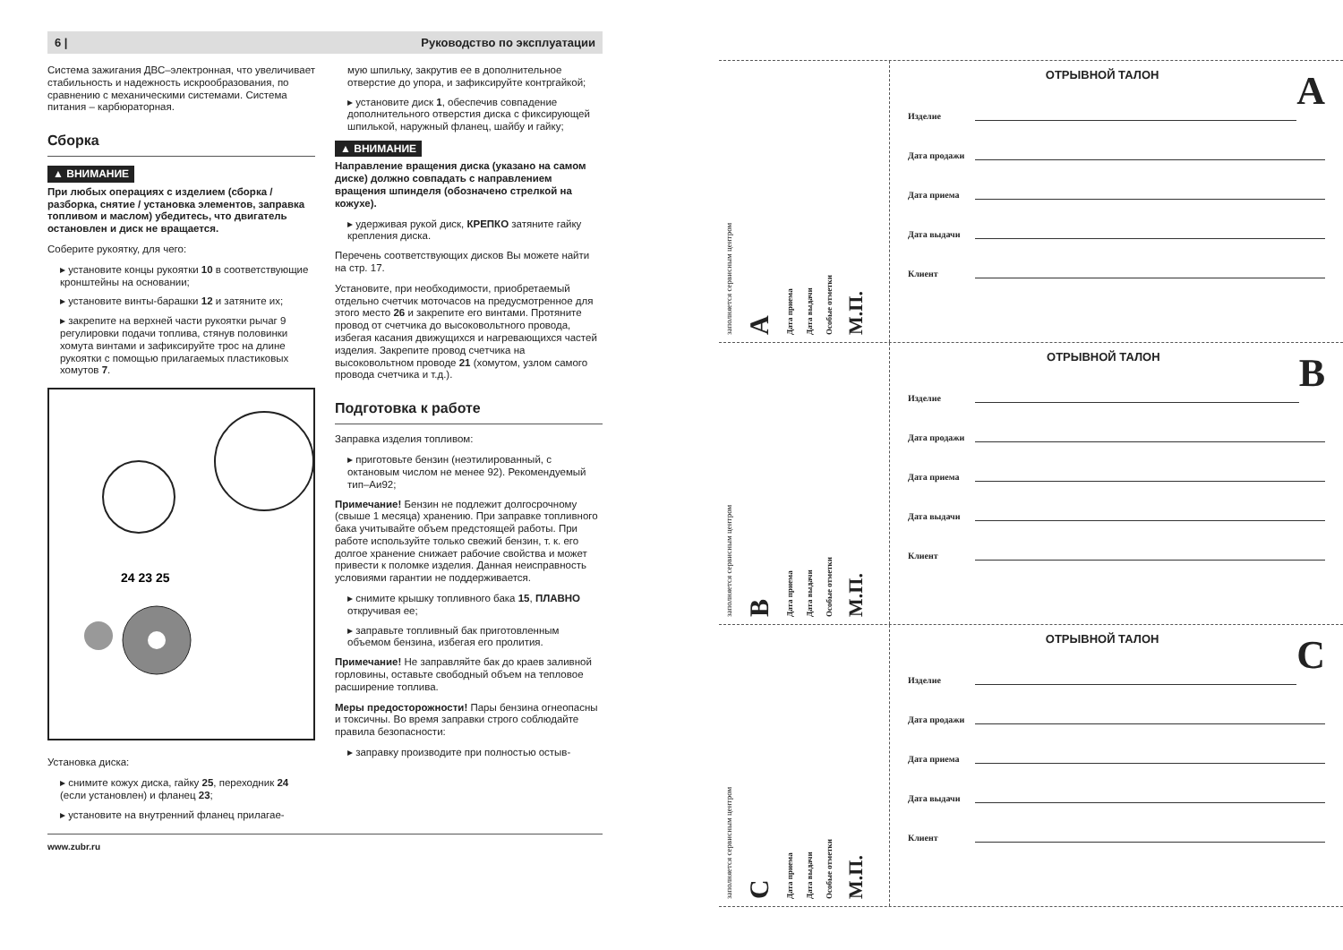6 | Руководство по эксплуатации
Система зажигания ДВС–электронная, что увеличивает стабильность и надежность искрообразования, по сравнению с механическими системами. Система питания – карбюраторная.
Сборка
▲ ВНИМАНИЕ
При любых операциях с изделием (сборка / разборка, снятие / установка элементов, заправка топливом и маслом) убедитесь, что двигатель остановлен и диск не вращается.
Соберите рукоятку, для чего:
▸ установите концы рукоятки 10 в соответствующие кронштейны на основании;
▸ установите винты-барашки 12 и затяните их;
▸ закрепите на верхней части рукоятки рычаг 9 регулировки подачи топлива, стянув половинки хомута винтами и зафиксируйте трос на длине рукоятки с помощью прилагаемых пластиковых хомутов 7.
24 23 25
Установка диска:
▸ снимите кожух диска, гайку 25, переходник 24 (если установлен) и фланец 23;
▸ установите на внутренний фланец прилагае-
мую шпильку, закрутив ее в дополнительное отверстие до упора, и зафиксируйте контргайкой;
▸ установите диск 1, обеспечив совпадение дополнительного отверстия диска с фиксирующей шпилькой, наружный фланец, шайбу и гайку;
▲ ВНИМАНИЕ
Направление вращения диска (указано на самом диске) должно совпадать с направлением вращения шпинделя (обозначено стрелкой на кожухе).
▸ удерживая рукой диск, КРЕПКО затяните гайку крепления диска.
Перечень соответствующих дисков Вы можете найти на стр. 17.
Установите, при необходимости, приобретаемый отдельно счетчик моточасов на предусмотренное для этого место 26 и закрепите его винтами. Протяните провод от счетчика до высоковольтного провода, избегая касания движущихся и нагревающихся частей изделия. Закрепите провод счетчика на высоковольтном проводе 21 (хомутом, узлом самого провода счетчика и т.д.).
Подготовка к работе
Заправка изделия топливом:
▸ приготовьте бензин (неэтилированный, с октановым числом не менее 92). Рекомендуемый тип–Аи92;
Примечание! Бензин не подлежит долгосрочному (свыше 1 месяца) хранению. При заправке топливного бака учитывайте объем предстоящей работы. При работе используйте только свежий бензин, т. к. его долгое хранение снижает рабочие свойства и может привести к поломке изделия. Данная неисправность условиями гарантии не поддерживается.
▸ снимите крышку топливного бака 15, ПЛАВНО откручивая ее;
▸ заправьте топливный бак приготовленным объемом бензина, избегая его пролития.
Примечание! Не заправляйте бак до краев заливной горловины, оставьте свободный объем на тепловое расширение топлива.
Меры предосторожности! Пары бензина огнеопасны и токсичны. Во время заправки строго соблюдайте правила безопасности:
▸ заправку производите при полностью остыв-
www.zubr.ru
заполняется сервисным центром
A
Дата приема
Дата выдачи
Особые отметки
М.П.
A
ОТРЫВНОЙ ТАЛОН
Изделие
Дата продажи
Дата приема
Дата выдачи
Клиент
заполняется сервисным центром
B
Дата приема
Дата выдачи
Особые отметки
М.П.
B
ОТРЫВНОЙ ТАЛОН
Изделие
Дата продажи
Дата приема
Дата выдачи
Клиент
заполняется сервисным центром
C
Дата приема
Дата выдачи
Особые отметки
М.П.
C
ОТРЫВНОЙ ТАЛОН
Изделие
Дата продажи
Дата приема
Дата выдачи
Клиент